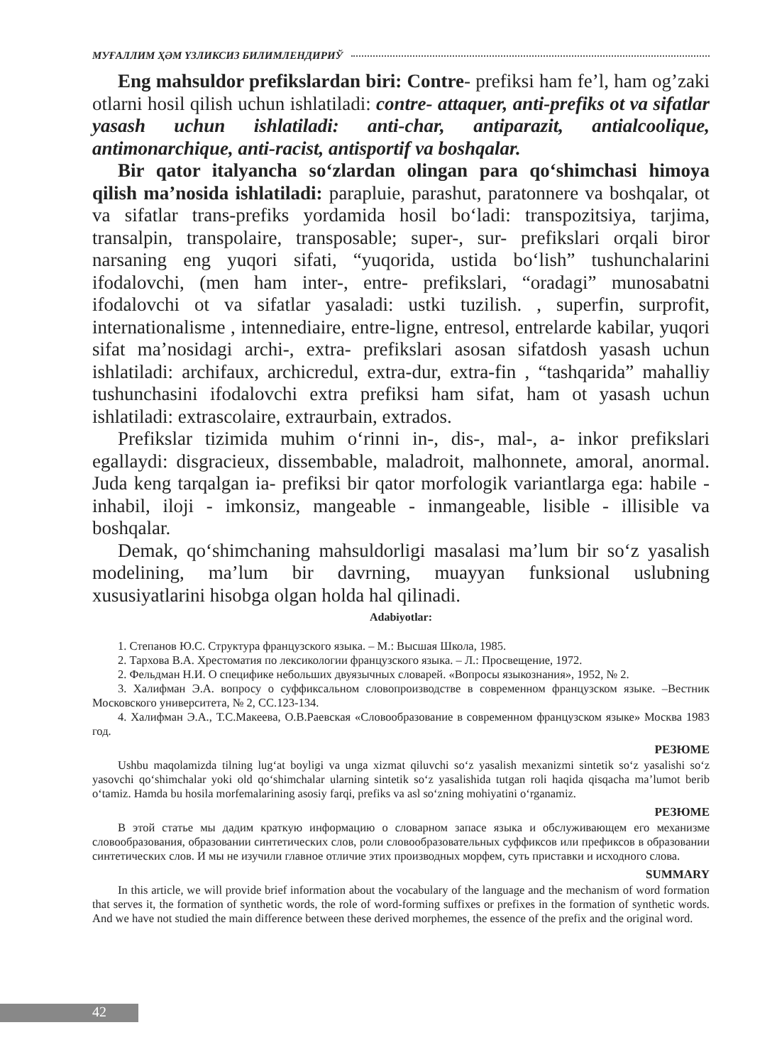МУҒАЛЛИМ ҲӘМ ҮЗЛИКСИЗ БИЛИМЛЕНДИРИЎ
Eng mahsuldor prefikslardan biri: Contre- prefiksi ham fe’l, ham og’zaki otlarni hosil qilish uchun ishlatiladi: contre- attaquer, anti-prefiks ot va sifatlar yasash uchun ishlatiladi: anti-char, antiparazit, antialcoolique, antimonarchique, anti-racist, antisportif va boshqalar.
Bir qator italyancha so‘zlardan olingan para qo‘shimchasi himoya qilish ma’nosida ishlatiladi: parapluie, parashut, paratonnere va boshqalar, ot va sifatlar trans-prefiks yordamida hosil bo‘ladi: transpozitsiya, tarjima, transalpin, transpolaire, transposable; super-, sur- prefikslari orqali biror narsaning eng yuqori sifati, “yuqorida, ustida bo‘lish” tushunchalarini ifodalovchi, (men ham inter-, entre- prefikslari, “oradagi” munosabatni ifodalovchi ot va sifatlar yasaladi: ustki tuzilish. , superfin, surprofit, internationalisme , intennediaire, entre-ligne, entresol, entrelarde kabilar, yuqori sifat ma’nosidagi archi-, extra- prefikslari asosan sifatdosh yasash uchun ishlatiladi: archifaux, archicredul, extra-dur, extra-fin , “tashqarida” mahalliy tushunchasini ifodalovchi extra prefiksi ham sifat, ham ot yasash uchun ishlatiladi: extrascolaire, extraurbain, extrados.
Prefikslar tizimida muhim o‘rinni in-, dis-, mal-, a- inkor prefikslari egallaydi: disgracieux, dissembable, maladroit, malhonnete, amoral, anormal. Juda keng tarqalgan ia- prefiksi bir qator morfologik variantlarga ega: habile - inhabil, iloji - imkonsiz, mangeable - inmangeable, lisible - illisible va boshqalar.
Demak, qo‘shimchaning mahsuldorligi masalasi ma’lum bir so‘z yasalish modelining, ma’lum bir davrning, muayyan funksional uslubning xususiyatlarini hisobga olgan holda hal qilinadi.
Adabiyotlar:
1. Степанов Ю.С. Структура французского языка. – М.: Высшая Школа, 1985.
2. Тархова В.А. Хрестоматия по лексикологии французского языка. – Л.: Просвещение, 1972.
2. Фельдман Н.И. О специфике небольших двуязычных словарей. «Вопросы языкознания», 1952, № 2.
3. Халифман Э.А. вопросу о суффиксальном словопроизводстве в современном французском языке. –Вестник Московского университета, № 2, СС.123-134.
4. Халифман Э.А., Т.С.Макеева, О.В.Раевская «Словообразование в современном французском языке» Москва 1983 год.
РЕЗЮМЕ
Ushbu maqolamizda tilning lug‘at boyligi va unga xizmat qiluvchi so‘z yasalish mexanizmi sintetik so‘z yasalishi so‘z yasovchi qo‘shimchalar yoki old qo‘shimchalar ularning sintetik so‘z yasalishida tutgan roli haqida qisqacha ma’lumot berib o‘tamiz. Hamda bu hosila morfemalarining asosiy farqi, prefiks va asl so‘zning mohiyatini o‘rganamiz.
РЕЗЮМЕ
В этой статье мы дадим краткую информацию о словарном запасе языка и обслуживающем его механизме словообразования, образовании синтетических слов, роли словообразовательных суффиксов или префиксов в образовании синтетических слов. И мы не изучили главное отличие этих производных морфем, суть приставки и исходного слова.
SUMMARY
In this article, we will provide brief information about the vocabulary of the language and the mechanism of word formation that serves it, the formation of synthetic words, the role of word-forming suffixes or prefixes in the formation of synthetic words. And we have not studied the main difference between these derived morphemes, the essence of the prefix and the original word.
42